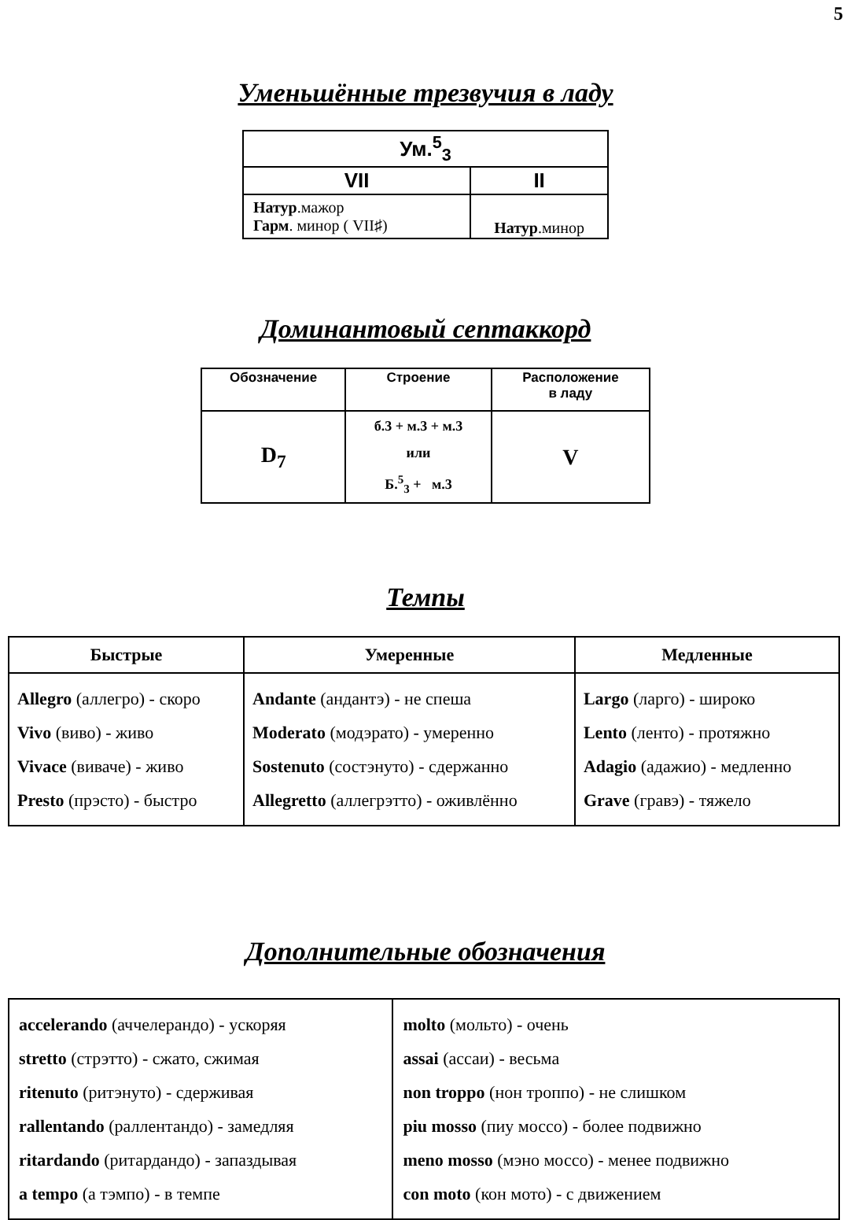5
Уменьшённые трезвучия в ладу
| Ум.<sup>5</sup><sub>3</sub> | |
| --- | --- |
| VII | II |
| Натур .мажор Гарм . минор ( VII♯) | Натур .минор |
Доминантовый септаккорд
| Обозначение | Строение | Расположение в ладу |
| --- | --- | --- |
| D<sub>7</sub> | б.3 + м.3 + м.3 или Б.<sup>5</sup><sub>3</sub> + м.3 | V |
Темпы
| Быстрые | Умеренные | Медленные |
| --- | --- | --- |
| Allegro (аллегро) - скоро Vivo (виво) - живо Vivace (виваче) - живо Presto (прэсто) - быстро | Andante (андантэ) - не спеша Moderato (модэрато) - умеренно Sostenuto (состэнуто) - сдержанно Allegretto (аллегрэтто) - оживлённо | Largo (ларго) - широко Lento (ленто) - протяжно Adagio (адажио) - медленно Grave (гравэ) - тяжело |
Дополнительные обозначения
| accelerando (аччелерандо) - ускоряя stretto (стрэтто) - сжато, сжимая ritenuto (ритэнуто) - сдерживая rallentando (раллентандо) - замедляя ritardando (ритардандо) - запаздывая a tempo (а тэмпо) - в темпе | molto (мольто) - очень assai (ассаи) - весьма non troppo (нон троппо) - не слишком piu mosso (пиу моссо) - более подвижно meno mosso (мэно моссо) - менее подвижно con moto (кон мото) - с движением |